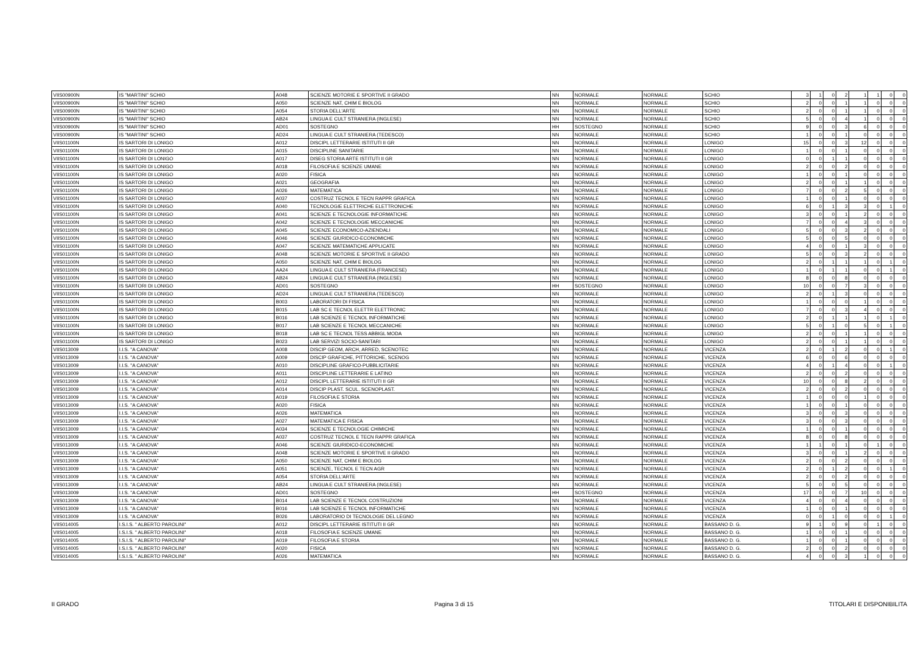| VIIS00900N | IS "MARTINI" SCHIO | A048 | SCIENZE MOTORIE E SPORTIVE II GRADO | NN | NORMALE | NORMALE | SCHIO | 3 | 1 | 0 | 2 | 1 | 1 | 0 | 0 |
| VIIS00900N | IS "MARTINI" SCHIO | A050 | SCIENZE NAT, CHIM E BIOLOG | NN | NORMALE | NORMALE | SCHIO | 2 | 0 | 0 | 1 | 1 | 0 | 0 | 0 |
| VIIS00900N | IS "MARTINI" SCHIO | A054 | STORIA DELL'ARTE | NN | NORMALE | NORMALE | SCHIO | 2 | 0 | 0 | 1 | 1 | 0 | 0 | 0 |
| VIIS00900N | IS "MARTINI" SCHIO | AB24 | LINGUA E CULT STRANIERA (INGLESE) | NN | NORMALE | NORMALE | SCHIO | 5 | 0 | 0 | 4 | 1 | 0 | 0 | 0 |
| VIIS00900N | IS "MARTINI" SCHIO | AD01 | SOSTEGNO | HH | SOSTEGNO | NORMALE | SCHIO | 9 | 0 | 0 | 3 | 6 | 0 | 0 | 0 |
| VIIS00900N | IS "MARTINI" SCHIO | AD24 | LINGUA E CULT STRANIERA (TEDESCO) | NN | NORMALE | NORMALE | SCHIO | 1 | 0 | 0 | 1 | 0 | 0 | 0 | 0 |
| VIIS01100N | IS SARTORI DI LONIGO | A012 | DISCIPL LETTERARIE ISTITUTI II GR | NN | NORMALE | NORMALE | LONIGO | 15 | 0 | 0 | 3 | 12 | 0 | 0 | 0 |
| VIIS01100N | IS SARTORI DI LONIGO | A015 | DISCIPLINE SANITARIE | NN | NORMALE | NORMALE | LONIGO | 1 | 0 | 0 | 1 | 0 | 0 | 0 | 0 |
| VIIS01100N | IS SARTORI DI LONIGO | A017 | DISEG STORIA ARTE ISTITUTI II GR | NN | NORMALE | NORMALE | LONIGO | 0 | 0 | 1 | 1 | 0 | 0 | 0 | 0 |
| VIIS01100N | IS SARTORI DI LONIGO | A018 | FILOSOFIA E SCIENZE UMANE | NN | NORMALE | NORMALE | LONIGO | 2 | 0 | 0 | 2 | 0 | 0 | 0 | 0 |
| VIIS01100N | IS SARTORI DI LONIGO | A020 | FISICA | NN | NORMALE | NORMALE | LONIGO | 1 | 0 | 0 | 1 | 0 | 0 | 0 | 0 |
| VIIS01100N | IS SARTORI DI LONIGO | A021 | GEOGRAFIA | NN | NORMALE | NORMALE | LONIGO | 2 | 0 | 0 | 1 | 1 | 0 | 0 | 0 |
| VIIS01100N | IS SARTORI DI LONIGO | A026 | MATEMATICA | NN | NORMALE | NORMALE | LONIGO | 7 | 0 | 0 | 2 | 5 | 0 | 0 | 0 |
| VIIS01100N | IS SARTORI DI LONIGO | A037 | COSTRUZ TECNOL E TECN RAPPR GRAFICA | NN | NORMALE | NORMALE | LONIGO | 1 | 0 | 0 | 1 | 0 | 0 | 0 | 0 |
| VIIS01100N | IS SARTORI DI LONIGO | A040 | TECNOLOGIE ELETTRICHE ELETTRONICHE | NN | NORMALE | NORMALE | LONIGO | 6 | 0 | 1 | 3 | 3 | 0 | 1 | 0 |
| VIIS01100N | IS SARTORI DI LONIGO | A041 | SCIENZE E TECNOLOGIE INFORMATICHE | NN | NORMALE | NORMALE | LONIGO | 3 | 0 | 0 | 1 | 2 | 0 | 0 | 0 |
| VIIS01100N | IS SARTORI DI LONIGO | A042 | SCIENZE E TECNOLOGIE MECCANICHE | NN | NORMALE | NORMALE | LONIGO | 7 | 0 | 0 | 4 | 3 | 0 | 0 | 0 |
| VIIS01100N | IS SARTORI DI LONIGO | A045 | SCIENZE ECONOMICO-AZIENDALI | NN | NORMALE | NORMALE | LONIGO | 5 | 0 | 0 | 3 | 2 | 0 | 0 | 0 |
| VIIS01100N | IS SARTORI DI LONIGO | A046 | SCIENZE GIURIDICO-ECONOMICHE | NN | NORMALE | NORMALE | LONIGO | 5 | 0 | 0 | 5 | 0 | 0 | 0 | 0 |
| VIIS01100N | IS SARTORI DI LONIGO | A047 | SCIENZE MATEMATICHE APPLICATE | NN | NORMALE | NORMALE | LONIGO | 4 | 0 | 0 | 1 | 3 | 0 | 0 | 0 |
| VIIS01100N | IS SARTORI DI LONIGO | A048 | SCIENZE MOTORIE E SPORTIVE II GRADO | NN | NORMALE | NORMALE | LONIGO | 5 | 0 | 0 | 3 | 2 | 0 | 0 | 0 |
| VIIS01100N | IS SARTORI DI LONIGO | A050 | SCIENZE NAT, CHIM E BIOLOG | NN | NORMALE | NORMALE | LONIGO | 2 | 0 | 1 | 1 | 1 | 0 | 1 | 0 |
| VIIS01100N | IS SARTORI DI LONIGO | AA24 | LINGUA E CULT STRANIERA (FRANCESE) | NN | NORMALE | NORMALE | LONIGO | 1 | 0 | 1 | 1 | 0 | 0 | 1 | 0 |
| VIIS01100N | IS SARTORI DI LONIGO | AB24 | LINGUA E CULT STRANIERA (INGLESE) | NN | NORMALE | NORMALE | LONIGO | 8 | 0 | 0 | 8 | 0 | 0 | 0 | 0 |
| VIIS01100N | IS SARTORI DI LONIGO | AD01 | SOSTEGNO | HH | SOSTEGNO | NORMALE | LONIGO | 10 | 0 | 0 | 7 | 3 | 0 | 0 | 0 |
| VIIS01100N | IS SARTORI DI LONIGO | AD24 | LINGUA E CULT STRANIERA (TEDESCO) | NN | NORMALE | NORMALE | LONIGO | 2 | 0 | 1 | 3 | 0 | 0 | 0 | 0 |
| VIIS01100N | IS SARTORI DI LONIGO | B003 | LABORATORI DI FISICA | NN | NORMALE | NORMALE | LONIGO | 1 | 0 | 0 | 0 | 1 | 0 | 0 | 0 |
| VIIS01100N | IS SARTORI DI LONIGO | B015 | LAB SC E TECNOL ELETTR ELETTRONIC | NN | NORMALE | NORMALE | LONIGO | 7 | 0 | 0 | 3 | 4 | 0 | 0 | 0 |
| VIIS01100N | IS SARTORI DI LONIGO | B016 | LAB SCIENZE E TECNOL INFORMATICHE | NN | NORMALE | NORMALE | LONIGO | 2 | 0 | 1 | 1 | 1 | 0 | 1 | 0 |
| VIIS01100N | IS SARTORI DI LONIGO | B017 | LAB SCIENZE E TECNOL MECCANICHE | NN | NORMALE | NORMALE | LONIGO | 5 | 0 | 1 | 0 | 5 | 0 | 1 | 0 |
| VIIS01100N | IS SARTORI DI LONIGO | B018 | LAB SC E TECNOL TESS ABBIGL MODA | NN | NORMALE | NORMALE | LONIGO | 2 | 0 | 0 | 1 | 1 | 0 | 0 | 0 |
| VIIS01100N | IS SARTORI DI LONIGO | B023 | LAB SERVIZI SOCIO-SANITARI | NN | NORMALE | NORMALE | LONIGO | 2 | 0 | 0 | 1 | 1 | 0 | 0 | 0 |
| VIIS013009 | I.I.S. "A CANOVA" | A008 | DISCIP GEOM, ARCH, ARRED, SCENOTEC | NN | NORMALE | NORMALE | VICENZA | 2 | 0 | 1 | 2 | 0 | 0 | 1 | 0 |
| VIIS013009 | I.I.S. "A CANOVA" | A009 | DISCIP GRAFICHE, PITTORICHE, SCENOG | NN | NORMALE | NORMALE | VICENZA | 6 | 0 | 0 | 6 | 0 | 0 | 0 | 0 |
| VIIS013009 | I.I.S. "A CANOVA" | A010 | DISCIPLINE GRAFICO-PUBBLICITARIE | NN | NORMALE | NORMALE | VICENZA | 4 | 0 | 1 | 4 | 0 | 0 | 1 | 0 |
| VIIS013009 | I.I.S. "A CANOVA" | A011 | DISCIPLINE LETTERARIE E LATINO | NN | NORMALE | NORMALE | VICENZA | 2 | 0 | 0 | 2 | 0 | 0 | 0 | 0 |
| VIIS013009 | I.I.S. "A CANOVA" | A012 | DISCIPL LETTERARIE ISTITUTI II GR | NN | NORMALE | NORMALE | VICENZA | 10 | 0 | 0 | 8 | 2 | 0 | 0 | 0 |
| VIIS013009 | I.I.S. "A CANOVA" | A014 | DISCIP PLAST. SCUL. SCENOPLAST. | NN | NORMALE | NORMALE | VICENZA | 2 | 0 | 0 | 2 | 0 | 0 | 0 | 0 |
| VIIS013009 | I.I.S. "A CANOVA" | A019 | FILOSOFIA E STORIA | NN | NORMALE | NORMALE | VICENZA | 1 | 0 | 0 | 0 | 1 | 0 | 0 | 0 |
| VIIS013009 | I.I.S. "A CANOVA" | A020 | FISICA | NN | NORMALE | NORMALE | VICENZA | 1 | 0 | 0 | 1 | 0 | 0 | 0 | 0 |
| VIIS013009 | I.I.S. "A CANOVA" | A026 | MATEMATICA | NN | NORMALE | NORMALE | VICENZA | 3 | 0 | 0 | 3 | 0 | 0 | 0 | 0 |
| VIIS013009 | I.I.S. "A CANOVA" | A027 | MATEMATICA E FISICA | NN | NORMALE | NORMALE | VICENZA | 3 | 0 | 0 | 3 | 0 | 0 | 0 | 0 |
| VIIS013009 | I.I.S. "A CANOVA" | A034 | SCIENZE E TECNOLOGIE CHIMICHE | NN | NORMALE | NORMALE | VICENZA | 1 | 0 | 0 | 1 | 0 | 0 | 0 | 0 |
| VIIS013009 | I.I.S. "A CANOVA" | A037 | COSTRUZ TECNOL E TECN RAPPR GRAFICA | NN | NORMALE | NORMALE | VICENZA | 8 | 0 | 0 | 8 | 0 | 0 | 0 | 0 |
| VIIS013009 | I.I.S. "A CANOVA" | A046 | SCIENZE GIURIDICO-ECONOMICHE | NN | NORMALE | NORMALE | VICENZA | 1 | 1 | 0 | 1 | 0 | 1 | 0 | 0 |
| VIIS013009 | I.I.S. "A CANOVA" | A048 | SCIENZE MOTORIE E SPORTIVE II GRADO | NN | NORMALE | NORMALE | VICENZA | 3 | 0 | 0 | 1 | 2 | 0 | 0 | 0 |
| VIIS013009 | I.I.S. "A CANOVA" | A050 | SCIENZE NAT, CHIM E BIOLOG | NN | NORMALE | NORMALE | VICENZA | 2 | 0 | 0 | 2 | 0 | 0 | 0 | 0 |
| VIIS013009 | I.I.S. "A CANOVA" | A051 | SCIENZE, TECNOL E TECN AGR | NN | NORMALE | NORMALE | VICENZA | 2 | 0 | 1 | 2 | 0 | 0 | 1 | 0 |
| VIIS013009 | I.I.S. "A CANOVA" | A054 | STORIA DELL'ARTE | NN | NORMALE | NORMALE | VICENZA | 2 | 0 | 0 | 2 | 0 | 0 | 0 | 0 |
| VIIS013009 | I.I.S. "A CANOVA" | AB24 | LINGUA E CULT STRANIERA (INGLESE) | NN | NORMALE | NORMALE | VICENZA | 5 | 0 | 0 | 5 | 0 | 0 | 0 | 0 |
| VIIS013009 | I.I.S. "A CANOVA" | AD01 | SOSTEGNO | HH | SOSTEGNO | NORMALE | VICENZA | 17 | 0 | 0 | 7 | 10 | 0 | 0 | 0 |
| VIIS013009 | I.I.S. "A CANOVA" | B014 | LAB SCIENZE E TECNOL COSTRUZIONI | NN | NORMALE | NORMALE | VICENZA | 4 | 0 | 0 | 4 | 0 | 0 | 0 | 0 |
| VIIS013009 | I.I.S. "A CANOVA" | B016 | LAB SCIENZE E TECNOL INFORMATICHE | NN | NORMALE | NORMALE | VICENZA | 1 | 0 | 0 | 1 | 0 | 0 | 0 | 0 |
| VIIS013009 | I.I.S. "A CANOVA" | B026 | LABORATORIO DI TECNOLOGIE DEL LEGNO | NN | NORMALE | NORMALE | VICENZA | 0 | 0 | 1 | 0 | 0 | 0 | 1 | 0 |
| VIIS014005 | I.S.I.S. " ALBERTO PAROLINI" | A012 | DISCIPL LETTERARIE ISTITUTI II GR | NN | NORMALE | NORMALE | BASSANO D. G. | 9 | 1 | 0 | 9 | 0 | 1 | 0 | 0 |
| VIIS014005 | I.S.I.S. " ALBERTO PAROLINI" | A018 | FILOSOFIA E SCIENZE UMANE | NN | NORMALE | NORMALE | BASSANO D. G. | 1 | 0 | 0 | 1 | 0 | 0 | 0 | 0 |
| VIIS014005 | I.S.I.S. " ALBERTO PAROLINI" | A019 | FILOSOFIA E STORIA | NN | NORMALE | NORMALE | BASSANO D. G. | 1 | 0 | 0 | 1 | 0 | 0 | 0 | 0 |
| VIIS014005 | I.S.I.S. " ALBERTO PAROLINI" | A020 | FISICA | NN | NORMALE | NORMALE | BASSANO D. G. | 2 | 0 | 0 | 2 | 0 | 0 | 0 | 0 |
| VIIS014005 | I.S.I.S. " ALBERTO PAROLINI" | A026 | MATEMATICA | NN | NORMALE | NORMALE | BASSANO D. G. | 4 | 0 | 0 | 3 | 1 | 0 | 0 | 0 |
II GRADO Pagina 3 di 15 TITOLARI E DISPONIBILITA